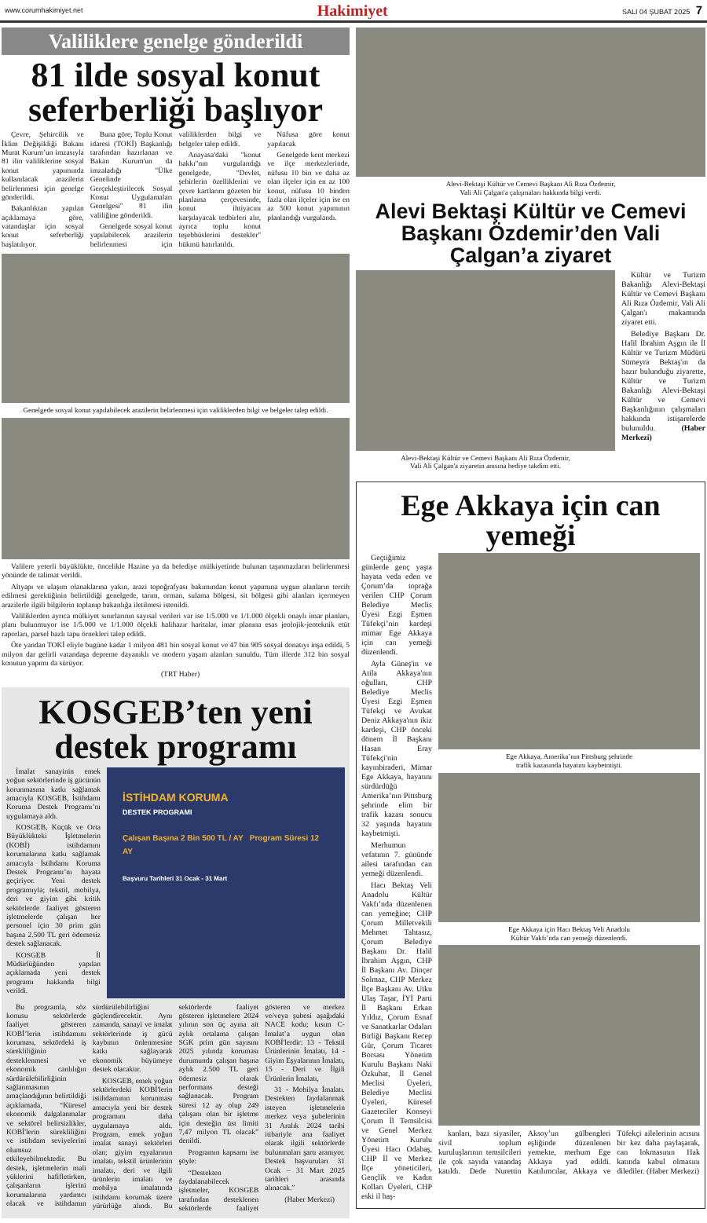www.corumhakimiyet.net Hakimiyet SALI 04 ŞUBAT 2025 7
Valiliklere genelge gönderildi
81 ilde sosyal konut seferberliği başlıyor
Çevre, Şehircilik ve İklim Değişikliği Bakanı Murat Kurum’un imzasıyla 81 ilin valiliklerine sosyal konut yapımında kullanılacak arazilerin belirlenmesi için genelge gönderildi.
Bakanlıktan yapılan açıklamaya göre, vatandaşlar için sosyal konut seferberliği başlatılıyor.
Buna göre, Toplu Konut idaresi (TOKİ) Başkanlığı tarafından hazırlanan ve Bakan Kurum'un da imzaladığı "Ülke Genelinde Gerçekleştirilecek Sosyal Konut Uygulamaları Genelgesi" 81 ilin valiliğine gönderildi.
Genelgede sosyal konut yapılabilecek arazilerin belirlenmesi için valiliklerden bilgi ve belgeler talep edildi.
Anayasa'daki "konut hakkı"nın vurgulandığı genelgede, "Devlet, şehirlerin özelliklerini ve çevre kartlarını gözeten bir planlama çerçevesinde, konut ihtiyacını karşılayacak tedbirleri alır, ayrıca toplu konut teşebbüslerini destekler" hükmü hatırlatıldı.
Nüfusa göre konut yapılacak
Genelgede kent merkezi ve ilçe merkezlerinde, nüfusu 10 bin ve daha az olan ilçeler için en az 100 konut, nüfusu 10 binden fazla olan ilçeler için ise en az 500 konut yapımının planlandığı vurgulandı.
Genelgede sosyal konut yapılabilecek arazilerin belirlenmesi için valiliklerden bilgi ve belgeler talep edildi.
Valilere yeterli büyüklükte, öncelikle Hazine ya da belediye mülkiyetinde bulunan taşınmazların belirlenmesi yönünde de talimat verildi.
Altyapı ve ulaşım olanaklarına yakın, arazi topoğrafyası bakımından konut yapımına uygun alanların tercih edilmesi gerektiğinin belirtildiği genelgede, tarım, orman, sulama bölgesi, sit bölgesi gibi alanları içermeyen arazilerle ilgili bilgilerin toplanıp bakanlığa iletilmesi istenildi.
Valiliklerden ayrıca mülkiyet sınırlarının sayısal verileri var ise 1/5.000 ve 1/1.000 ölçekli onaylı imar planları, planı bulunmuyor ise 1/5.000 ve 1/1.000 ölçekli halihazır haritalar, imar planına esas jeolojik-jeoteknik etüt raporları, parsel bazlı tapu örnekleri talep edildi.
Öte yandan TOKİ eliyle bugüne kadar 1 milyon 481 bin sosyal konut ve 47 bin 905 sosyal donatıyı inşa edildi, 5 milyon dar gelirli vatandaşa depreme dayanıklı ve modern yaşam alanları sunuldu. Tüm illerde 312 bin sosyal konutun yapımı da sürüyor.
(TRT Haber)
KOSGEB’ten yeni destek programı
İmalat sanayinin emek yoğun sektörlerinde iş gücünün korunmasına katkı sağlamak amacıyla KOSGEB, İstihdamı Koruma Destek Programı’nı uygulamaya aldı.
KOSGEB, Küçük ve Orta Büyüklükteki İşletmelerin (KOBİ) istihdamını korumalarına katkı sağlamak amacıyla İstihdamı Koruma Destek Programı’nı hayata geçiriyor. Yeni destek programıyla; tekstil, mobilya, deri ve giyim gibi kritik sektörlerde faaliyet gösteren işletmelerde çalışan her personel için 30 prim gün başına 2.500 TL geri ödemesiz destek sağlanacak.
KOSGEB İl Müdürlüğünden yapılan açıklamada yeni destek programı hakkında bilgi verildi.
İSTİHDAM KORUMA
DESTEK PROGRAMI
Çalışan Başına 2 Bin 500 TL / AY Program Süresi 12 AY
Başvuru Tarihleri 31 Ocak - 31 Mart
Bu programla, söz konusu sektörlerde faaliyet gösteren KOBİ’lerin istihdamını koruması, sektördeki iş sürekliliğinin desteklenmesi ve ekonomik canlılığın sürdürülebilirliğinin sağlanmasının amaçlandığının belirtildiği açıklamada, “Küresel ekonomik dalgalanmalar ve sektörel belirsizlikler, KOBİ'lerin sürekliliğini ve istihdam seviyelerini olumsuz etkileyebilmektedir. Bu destek, işletmelerin mali yüklerini hafifletirken, çalışanların işlerini korumalarına yardımcı olacak ve istihdamın sürdürülebilirliğini güçlendirecektir. Aynı zamanda, sanayi ve imalat sektörlerinde iş gücü kaybının önlenmesine katkı sağlayarak ekonomik büyümeye destek olacaktır.
KOSGEB, emek yoğun sektörlerdeki KOBİ'lerin istihdamının korunması amacıyla yeni bir destek programını daha uygulamaya aldı. Program, emek yoğun imalat sanayi sektörleri olan; giyim eşyalarının imalatı, tekstil ürünlerinin imalatı, deri ve ilgili ürünlerin imalatı ve mobilya imalatında istihdamı korumak üzere yürürlüğe alındı. Bu sektörlerde faaliyet gösteren işletmelere 2024 yılının son üç ayına ait aylık ortalama çalışan SGK prim gün sayısını 2025 yılında koruması durumunda çalışan başına aylık 2.500 TL geri ödemesiz olarak performans desteği sağlanacak. Program süresi 12 ay olup 249 çalışanı olan bir işletme için desteğin üst limiti 7,47 milyon TL olacak” denildi.
Programın kapsamı ise şöyle:
“Destekten faydalanabilecek işletmeler, KOSGEB tarafından desteklenen sektörlerde faaliyet gösteren ve merkez ve/veya şubesi aşağıdaki NACE kodu; kısım C-İmalat’a uygun olan KOBİ'lerdir: 13 - Tekstil Ürünlerinin İmalatı, 14 - Giyim Eşyalarının İmalatı, 15 - Deri ve İlgili Ürünlerin İmalatı,
31 - Mobilya İmalatı. Destekten faydalanmak isteyen işletmelerin merkez veya şubelerinin 31 Aralık 2024 tarihi itibariyle ana faaliyet olarak ilgili sektörlerde bulunmaları şartı aranıyor. Destek başvuruları 31 Ocak – 31 Mart 2025 tarihleri arasında alınacak.”
(Haber Merkezi)
Alevi-Bektaşi Kültür ve Cemevi Başkanı Ali Rıza Özdemir,
Vali Ali Çalgan'a çalışmaları hakkında bilgi verdi.
Alevi Bektaşi Kültür ve Cemevi Başkanı Özdemir’den Vali Çalgan’a ziyaret
Alevi-Bektaşi Kültür ve Cemevi Başkanı Ali Rıza Özdemir,
Vali Ali Çalgan'a ziyaretin anısına hediye takdim etti.
Kültür ve Turizm Bakanlığı Alevi-Bektaşi Kültür ve Cemevi Başkanı Ali Rıza Özdemir, Vali Ali Çalgan'ı makamında ziyaret etti.
Belediye Başkanı Dr. Halil İbrahim Aşgın ile İl Kültür ve Turizm Müdürü Sümeyra Bektaş'ın da hazır bulunduğu ziyarette, Kültür ve Turizm Bakanlığı Alevi-Bektaşi Kültür ve Cemevi Başkanlığının çalışmaları hakkında istişarelerde bulunuldu. (Haber Merkezi)
Ege Akkaya için can yemeği
Geçtiğimiz günlerde genç yaşta hayata veda eden ve Çorum’da toprağa verilen CHP Çorum Belediye Meclis Üyesi Ezgi Eşmen Tüfekçi’nin kardeşi mimar Ege Akkaya için can yemeği düzenlendi.
Ayla Güneş'in ve Atila Akkaya'nın oğulları, CHP Belediye Meclis Üyesi Ezgi Eşmen Tüfekçi ve Avukat Deniz Akkaya'nın ikiz kardeşi, CHP önceki dönem İl Başkanı Hasan Eray Tüfekçi'nin kayınbiraderi, Mimar Ege Akkaya, hayatını sürdürdüğü Amerika’nın Pittsburg şehrinde elim bir trafik kazası sonucu 32 yaşında hayatını kaybetmişti.
Merhumun vefatının 7. gününde ailesi tarafından can yemeği düzenlendi.
Hacı Bektaş Veli Anadolu Kültür Vakfı’nda düzenlenen can yemeğine; CHP Çorum Milletvekili Mehmet Tahtasız, Çorum Belediye Başkanı Dr. Halil İbrahim Aşgın, CHP İl Başkanı Av. Dinçer Solmaz, CHP Merkez İlçe Başkanı Av. Utku Ulaş Taşar, İYİ Parti İl Başkanı Erkan Yıldız, Çorum Esnaf ve Sanatkarlar Odaları Birliği Başkanı Recep Gür, Çorum Ticaret Borsası Yönetim Kurulu Başkanı Naki Özkubat, İl Genel Meclisi Üyeleri, Belediye Meclisi Üyeleri, Küresel Gazeteciler Konseyi Çorum İl Temsilcisi ve Genel Merkez Yönetim Kurulu Üyesi Hacı Odabaş, CHP İl ve Merkez İlçe yöneticileri, Gençlik ve Kadın Kolları Üyeleri, CHP eski il baş-
Ege Akkaya, Amerika’nın Pittsburg şehrinde
trafik kazasında hayatını kaybetmişti.
Ege Akkaya için Hacı Bektaş Veli Anadolu
Kültür Vakfı’nda can yemeği düzenlendi.
kanları, bazı siyasiler, sivil toplum kuruluşlarının temsilcileri ile çok sayıda vatandaş katıldı. Dede Nurettin Aksoy’un gülbengleri eşliğinde düzenlenen yemekte, merhum Ege Akkaya yad edildi. Katılımcılar, Akkaya ve Tüfekçi ailelerinin acısını bir kez daha paylaşarak, can lokmasının Hak katında kabul olmasını dilediler. (Haber Merkezi)